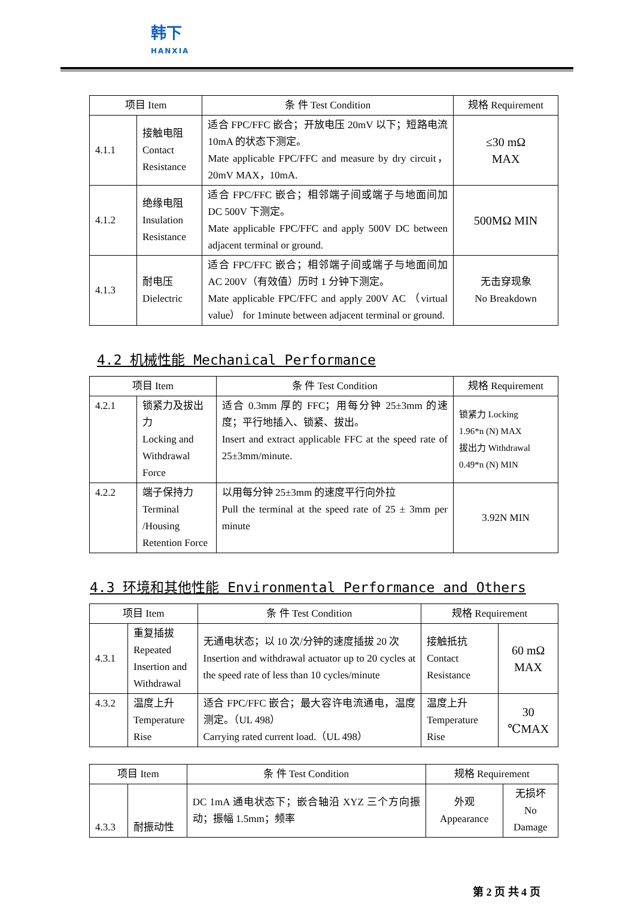韩下
HANXIA
| 项目 Item | | 条 件 Test Condition | 规格 Requirement |
| --- | --- | --- | --- |
| 4.1.1 | 接触电阻 Contact Resistance | 适合 FPC/FFC 嵌合；开放电压 20mV 以下；短路电流 10mA 的状态下测定。 Mate applicable FPC/FFC and measure by dry circuit，20mV MAX，10mA. | ≤30 mΩ MAX |
| 4.1.2 | 绝缘电阻 Insulation Resistance | 适合 FPC/FFC 嵌合；相邻端子间或端子与地面间加 DC 500V 下测定。 Mate applicable FPC/FFC and apply 500V DC between adjacent terminal or ground. | 500MΩ MIN |
| 4.1.3 | 耐电压 Dielectric | 适合 FPC/FFC 嵌合；相邻端子间或端子与地面间加 AC 200V（有效值）历时 1 分钟下测定。 Mate applicable FPC/FFC and apply 200V AC （virtual value） for 1minute between adjacent terminal or ground. | 无击穿现象 No Breakdown |
4.2 机械性能 Mechanical Performance
| 项目 Item | | 条 件 Test Condition | 规格 Requirement |
| --- | --- | --- | --- |
| 4.2.1 | 锁紧力及拔出力 Locking and Withdrawal Force | 适合 0.3mm 厚的 FFC；用每分钟 25±3mm 的速度；平行地插入、锁紧、拔出。 Insert and extract applicable FFC at the speed rate of 25±3mm/minute. | 锁紧力 Locking 1.96*n (N) MAX 拔出力 Withdrawal 0.49*n (N) MIN |
| 4.2.2 | 端子保持力 Terminal /Housing Retention Force | 以用每分钟 25±3mm 的速度平行向外拉 Pull the terminal at the speed rate of 25 ± 3mm per minute | 3.92N MIN |
4.3 环境和其他性能 Environmental Performance and Others
| 项目 Item | | 条 件 Test Condition | 规格 Requirement | |
| --- | --- | --- | --- | --- |
| 4.3.1 | 重复插拔 Repeated Insertion and Withdrawal | 无通电状态；以 10 次/分钟的速度插拔 20 次 Insertion and withdrawal actuator up to 20 cycles at the speed rate of less than 10 cycles/minute | 接触抵抗 Contact Resistance | 60 mΩ MAX |
| 4.3.2 | 温度上升 Temperature Rise | 适合 FPC/FFC 嵌合；最大容许电流通电，温度测定。（UL 498） Carrying rated current load.（UL 498） | 温度上升 Temperature Rise | 30 ℃MAX |
| 项目 Item | | 条 件 Test Condition | 规格 Requirement | |
| --- | --- | --- | --- | --- |
| 4.3.3 | 耐振动性 | DC 1mA 通电状态下；嵌合轴沿 XYZ 三个方向振动；振幅 1.5mm；频率 | 外观 Appearance | 无损坏 No Damage |
第 2 页 共 4 页